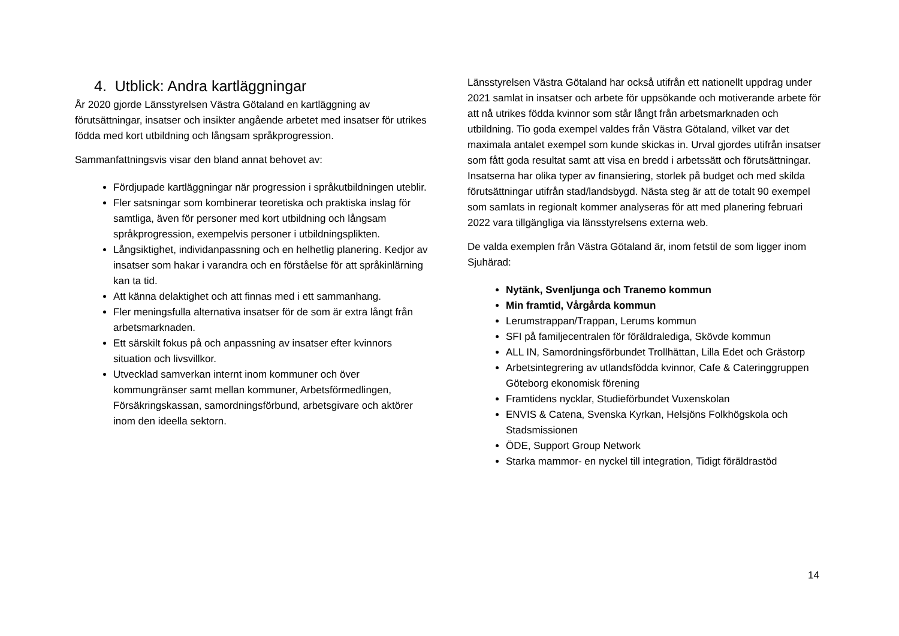4. Utblick: Andra kartläggningar
År 2020 gjorde Länsstyrelsen Västra Götaland en kartläggning av förutsättningar, insatser och insikter angående arbetet med insatser för utrikes födda med kort utbildning och långsam språkprogression.
Sammanfattningsvis visar den bland annat behovet av:
Fördjupade kartläggningar när progression i språkutbildningen uteblir.
Fler satsningar som kombinerar teoretiska och praktiska inslag för samtliga, även för personer med kort utbildning och långsam språkprogression, exempelvis personer i utbildningsplikten.
Långsiktighet, individanpassning och en helhetlig planering. Kedjor av insatser som hakar i varandra och en förståelse för att språkinlärning kan ta tid.
Att känna delaktighet och att finnas med i ett sammanhang.
Fler meningsfulla alternativa insatser för de som är extra långt från arbetsmarknaden.
Ett särskilt fokus på och anpassning av insatser efter kvinnors situation och livsvillkor.
Utvecklad samverkan internt inom kommuner och över kommungränser samt mellan kommuner, Arbetsförmedlingen, Försäkringskassan, samordningsförbund, arbetsgivare och aktörer inom den ideella sektorn.
Länsstyrelsen Västra Götaland har också utifrån ett nationellt uppdrag under 2021 samlat in insatser och arbete för uppsökande och motiverande arbete för att nå utrikes födda kvinnor som står långt från arbetsmarknaden och utbildning. Tio goda exempel valdes från Västra Götaland, vilket var det maximala antalet exempel som kunde skickas in. Urval gjordes utifrån insatser som fått goda resultat samt att visa en bredd i arbetssätt och förutsättningar. Insatserna har olika typer av finansiering, storlek på budget och med skilda förutsättningar utifrån stad/landsbygd. Nästa steg är att de totalt 90 exempel som samlats in regionalt kommer analyseras för att med planering februari 2022 vara tillgängliga via länsstyrelsens externa web.
De valda exemplen från Västra Götaland är, inom fetstil de som ligger inom Sjuhärad:
Nytänk, Svenljunga och Tranemo kommun
Min framtid, Vårgårda kommun
Lerumstrappan/Trappan, Lerums kommun
SFI på familjecentralen för föräldralediga, Skövde kommun
ALL IN, Samordningsförbundet Trollhättan, Lilla Edet och Grästorp
Arbetsintegrering av utlandsfödda kvinnor, Cafe & Cateringgruppen Göteborg ekonomisk förening
Framtidens nycklar, Studieförbundet Vuxenskolan
ENVIS & Catena, Svenska Kyrkan, Helsjöns Folkhögskola och Stadsmissionen
ÖDE, Support Group Network
Starka mammor- en nyckel till integration, Tidigt föräldrastöd
14